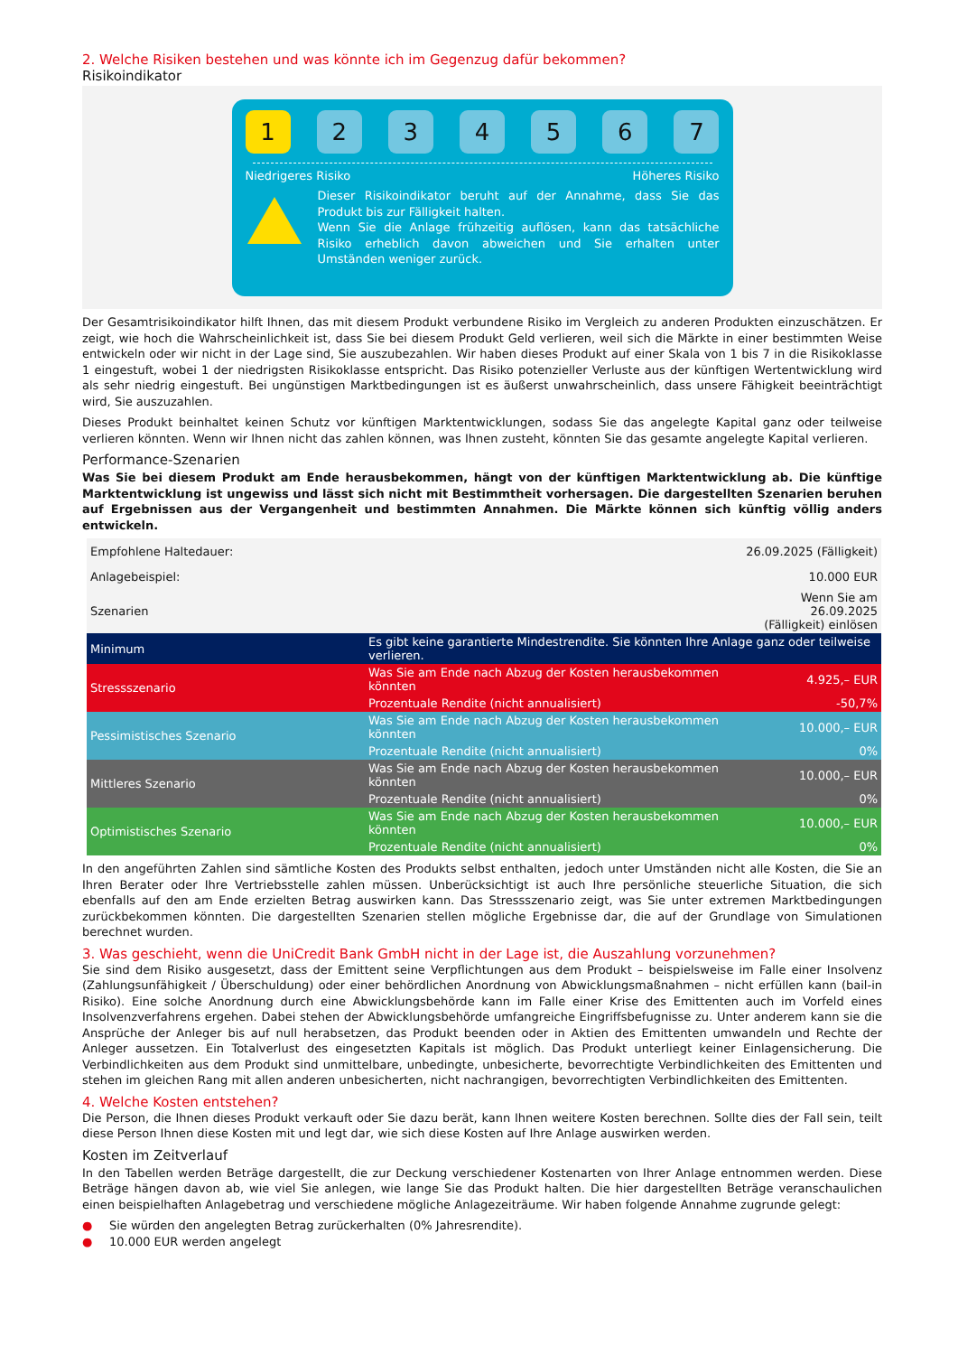2. Welche Risiken bestehen und was könnte ich im Gegenzug dafür bekommen?
Risikoindikator
1 2 3 4 5 6 7
Niedrigeres Risiko Höheres Risiko
Dieser Risikoindikator beruht auf der Annahme, dass Sie das Produkt bis zur Fälligkeit halten.
Wenn Sie die Anlage frühzeitig auflösen, kann das tatsächliche Risiko erheblich davon abweichen und Sie erhalten unter Umständen weniger zurück.
Der Gesamtrisikoindikator hilft Ihnen, das mit diesem Produkt verbundene Risiko im Vergleich zu anderen Produkten einzuschätzen. Er zeigt, wie hoch die Wahrscheinlichkeit ist, dass Sie bei diesem Produkt Geld verlieren, weil sich die Märkte in einer bestimmten Weise entwickeln oder wir nicht in der Lage sind, Sie auszubezahlen. Wir haben dieses Produkt auf einer Skala von 1 bis 7 in die Risikoklasse 1 eingestuft, wobei 1 der niedrigsten Risikoklasse entspricht. Das Risiko potenzieller Verluste aus der künftigen Wertentwicklung wird als sehr niedrig eingestuft. Bei ungünstigen Marktbedingungen ist es äußerst unwahrscheinlich, dass unsere Fähigkeit beeinträchtigt wird, Sie auszuzahlen.
Dieses Produkt beinhaltet keinen Schutz vor künftigen Marktentwicklungen, sodass Sie das angelegte Kapital ganz oder teilweise verlieren könnten. Wenn wir Ihnen nicht das zahlen können, was Ihnen zusteht, könnten Sie das gesamte angelegte Kapital verlieren.
Performance-Szenarien
Was Sie bei diesem Produkt am Ende herausbekommen, hängt von der künftigen Marktentwicklung ab. Die künftige Marktentwicklung ist ungewiss und lässt sich nicht mit Bestimmtheit vorhersagen. Die dargestellten Szenarien beruhen auf Ergebnissen aus der Vergangenheit und bestimmten Annahmen. Die Märkte können sich künftig völlig anders entwickeln.
| Empfohlene Haltedauer: | | 26.09.2025 (Fälligkeit) |
| Anlagebeispiel: | | 10.000 EUR |
| Szenarien | | Wenn Sie am 26.09.2025 (Fälligkeit) einlösen |
| Minimum | Es gibt keine garantierte Mindestrendite. Sie könnten Ihre Anlage ganz oder teilweise verlieren. | |
| Stressszenario | Was Sie am Ende nach Abzug der Kosten herausbekommen könnten | 4.925,– EUR |
| | Prozentuale Rendite (nicht annualisiert) | -50,7% |
| Pessimistisches Szenario | Was Sie am Ende nach Abzug der Kosten herausbekommen könnten | 10.000,– EUR |
| | Prozentuale Rendite (nicht annualisiert) | 0% |
| Mittleres Szenario | Was Sie am Ende nach Abzug der Kosten herausbekommen könnten | 10.000,– EUR |
| | Prozentuale Rendite (nicht annualisiert) | 0% |
| Optimistisches Szenario | Was Sie am Ende nach Abzug der Kosten herausbekommen könnten | 10.000,– EUR |
| | Prozentuale Rendite (nicht annualisiert) | 0% |
In den angeführten Zahlen sind sämtliche Kosten des Produkts selbst enthalten, jedoch unter Umständen nicht alle Kosten, die Sie an Ihren Berater oder Ihre Vertriebsstelle zahlen müssen. Unberücksichtigt ist auch Ihre persönliche steuerliche Situation, die sich ebenfalls auf den am Ende erzielten Betrag auswirken kann. Das Stressszenario zeigt, was Sie unter extremen Marktbedingungen zurückbekommen könnten. Die dargestellten Szenarien stellen mögliche Ergebnisse dar, die auf der Grundlage von Simulationen berechnet wurden.
3. Was geschieht, wenn die UniCredit Bank GmbH nicht in der Lage ist, die Auszahlung vorzunehmen?
Sie sind dem Risiko ausgesetzt, dass der Emittent seine Verpflichtungen aus dem Produkt – beispielsweise im Falle einer Insolvenz (Zahlungsunfähigkeit / Überschuldung) oder einer behördlichen Anordnung von Abwicklungsmaßnahmen – nicht erfüllen kann (bail-in Risiko). Eine solche Anordnung durch eine Abwicklungsbehörde kann im Falle einer Krise des Emittenten auch im Vorfeld eines Insolvenzverfahrens ergehen. Dabei stehen der Abwicklungsbehörde umfangreiche Eingriffsbefugnisse zu. Unter anderem kann sie die Ansprüche der Anleger bis auf null herabsetzen, das Produkt beenden oder in Aktien des Emittenten umwandeln und Rechte der Anleger aussetzen. Ein Totalverlust des eingesetzten Kapitals ist möglich. Das Produkt unterliegt keiner Einlagensicherung. Die Verbindlichkeiten aus dem Produkt sind unmittelbare, unbedingte, unbesicherte, bevorrechtigte Verbindlichkeiten des Emittenten und stehen im gleichen Rang mit allen anderen unbesicherten, nicht nachrangigen, bevorrechtigten Verbindlichkeiten des Emittenten.
4. Welche Kosten entstehen?
Die Person, die Ihnen dieses Produkt verkauft oder Sie dazu berät, kann Ihnen weitere Kosten berechnen. Sollte dies der Fall sein, teilt diese Person Ihnen diese Kosten mit und legt dar, wie sich diese Kosten auf Ihre Anlage auswirken werden.
Kosten im Zeitverlauf
In den Tabellen werden Beträge dargestellt, die zur Deckung verschiedener Kostenarten von Ihrer Anlage entnommen werden. Diese Beträge hängen davon ab, wie viel Sie anlegen, wie lange Sie das Produkt halten. Die hier dargestellten Beträge veranschaulichen einen beispielhaften Anlagebetrag und verschiedene mögliche Anlagezeiträume. Wir haben folgende Annahme zugrunde gelegt:
● Sie würden den angelegten Betrag zurückerhalten (0% Jahresrendite).
● 10.000 EUR werden angelegt